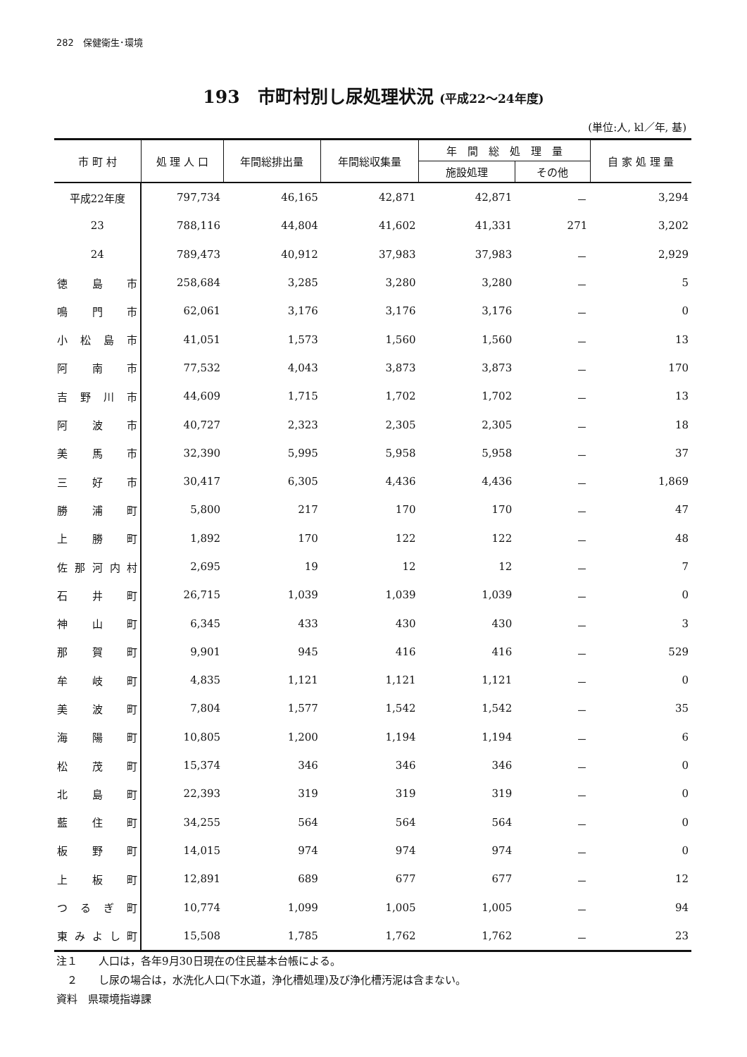282　保健衛生･環境
193　市町村別し尿処理状況 (平成22〜24年度)
(単位:人, kl／年, 基)
| 市 町 村 | 処 理 人 口 | 年間総排出量 | 年間総収集量 | 年 間 総 処 理 量 | | 自 家 処 理 量 |
| --- | --- | --- | --- | --- | --- | --- |
| | | | | 施設処理 | その他 | |
| 平成22年度 | 797,734 | 46,165 | 42,871 | 42,871 | － | 3,294 |
| 23 | 788,116 | 44,804 | 41,602 | 41,331 | 271 | 3,202 |
| 24 | 789,473 | 40,912 | 37,983 | 37,983 | － | 2,929 |
| 徳島市 | 258,684 | 3,285 | 3,280 | 3,280 | － | 5 |
| 鳴門市 | 62,061 | 3,176 | 3,176 | 3,176 | － | 0 |
| 小松島市 | 41,051 | 1,573 | 1,560 | 1,560 | － | 13 |
| 阿南市 | 77,532 | 4,043 | 3,873 | 3,873 | － | 170 |
| 吉野川市 | 44,609 | 1,715 | 1,702 | 1,702 | － | 13 |
| 阿波市 | 40,727 | 2,323 | 2,305 | 2,305 | － | 18 |
| 美馬市 | 32,390 | 5,995 | 5,958 | 5,958 | － | 37 |
| 三好市 | 30,417 | 6,305 | 4,436 | 4,436 | － | 1,869 |
| 勝浦町 | 5,800 | 217 | 170 | 170 | － | 47 |
| 上勝町 | 1,892 | 170 | 122 | 122 | － | 48 |
| 佐那河内村 | 2,695 | 19 | 12 | 12 | － | 7 |
| 石井町 | 26,715 | 1,039 | 1,039 | 1,039 | － | 0 |
| 神山町 | 6,345 | 433 | 430 | 430 | － | 3 |
| 那賀町 | 9,901 | 945 | 416 | 416 | － | 529 |
| 牟岐町 | 4,835 | 1,121 | 1,121 | 1,121 | － | 0 |
| 美波町 | 7,804 | 1,577 | 1,542 | 1,542 | － | 35 |
| 海陽町 | 10,805 | 1,200 | 1,194 | 1,194 | － | 6 |
| 松茂町 | 15,374 | 346 | 346 | 346 | － | 0 |
| 北島町 | 22,393 | 319 | 319 | 319 | － | 0 |
| 藍住町 | 34,255 | 564 | 564 | 564 | － | 0 |
| 板野町 | 14,015 | 974 | 974 | 974 | － | 0 |
| 上板町 | 12,891 | 689 | 677 | 677 | － | 12 |
| つるぎ町 | 10,774 | 1,099 | 1,005 | 1,005 | － | 94 |
| 東みよし町 | 15,508 | 1,785 | 1,762 | 1,762 | － | 23 |
注１　　人口は，各年9月30日現在の住民基本台帳による。
　２　　し尿の場合は，水洗化人口(下水道，浄化槽処理)及び浄化槽汚泥は含まない。
資料　県環境指導課